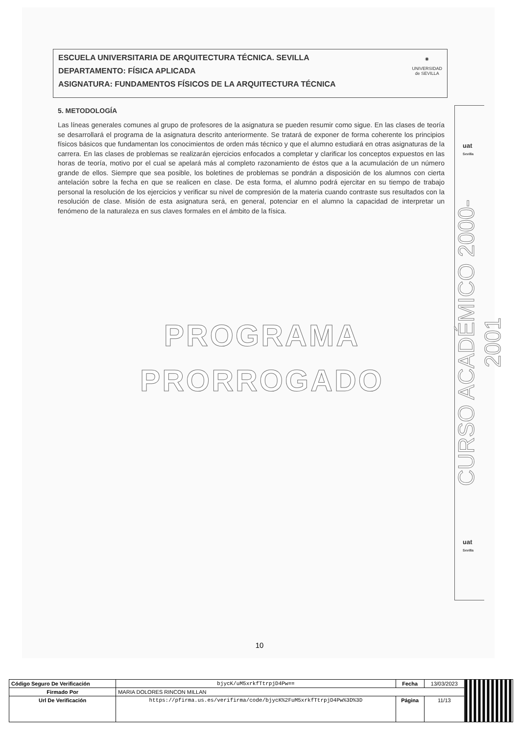ESCUELA UNIVERSITARIA DE ARQUITECTURA TÉCNICA. SEVILLA
DEPARTAMENTO: FÍSICA APLICADA
ASIGNATURA: FUNDAMENTOS FÍSICOS DE LA ARQUITECTURA TÉCNICA
◉
UNIVERSIDAD
de SEVILLA
5. METODOLOGÍA
Las líneas generales comunes al grupo de profesores de la asignatura se pueden resumir como sigue. En las clases de teoría se desarrollará el programa de la asignatura descrito anteriormente. Se tratará de exponer de forma coherente los principios físicos básicos que fundamentan los conocimientos de orden más técnico y que el alumno estudiará en otras asignaturas de la carrera. En las clases de problemas se realizarán ejercicios enfocados a completar y clarificar los conceptos expuestos en las horas de teoría, motivo por el cual se apelará más al completo razonamiento de éstos que a la acumulación de un número grande de ellos. Siempre que sea posible, los boletines de problemas se pondrán a disposición de los alumnos con cierta antelación sobre la fecha en que se realicen en clase. De esta forma, el alumno podrá ejercitar en su tiempo de trabajo personal la resolución de los ejercicios y verificar su nivel de compresión de la materia cuando contraste sus resultados con la resolución de clase. Misión de esta asignatura será, en general, potenciar en el alumno la capacidad de interpretar un fenómeno de la naturaleza en sus claves formales en el ámbito de la física.
PROGRAMA
PRORROGADO
uat
Sevilla
CURSO ACADÉMICO 2000-2001
uat
Sevilla
10
| Código Seguro De Verificación | bjycK/uM5xrkfTtrpjD4Pw== | Fecha | 13/03/2023 | |
| Firmado Por | MARIA DOLORES RINCON MILLAN | | | |
| Url De Verificación | https://pfirma.us.es/verifirma/code/bjycK%2FuM5xrkfTtrpjD4Pw%3D%3D | Página | 11/13 | |